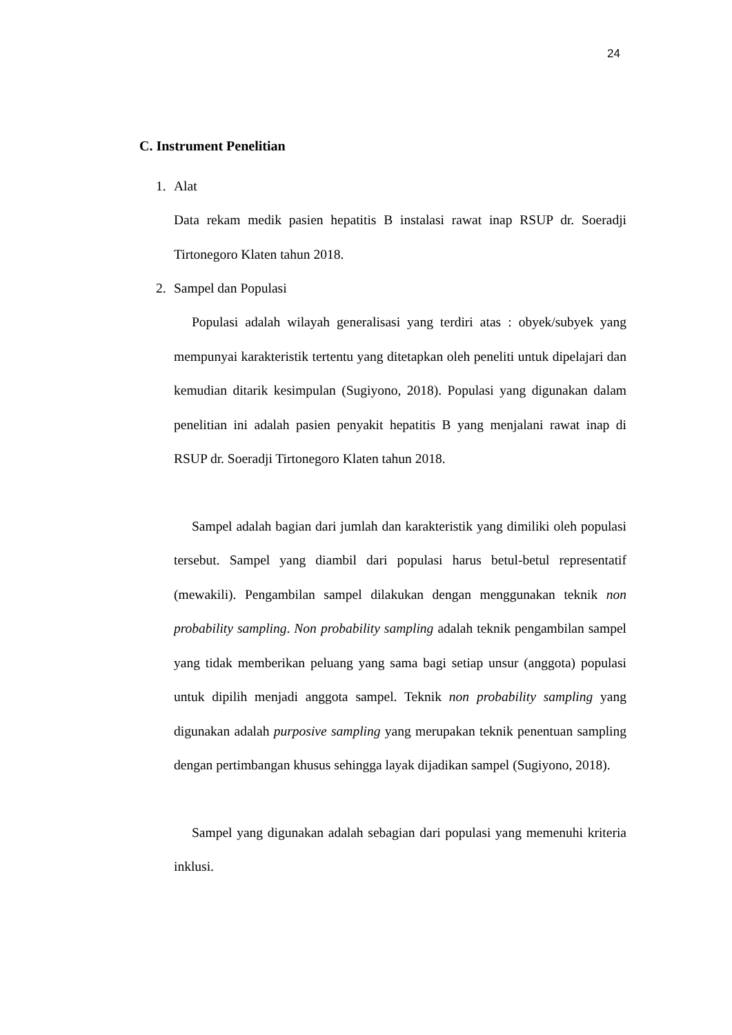24
C. Instrument Penelitian
1. Alat
Data rekam medik pasien hepatitis B instalasi rawat inap RSUP dr. Soeradji Tirtonegoro Klaten tahun 2018.
2. Sampel dan Populasi
Populasi adalah wilayah generalisasi yang terdiri atas : obyek/subyek yang mempunyai karakteristik tertentu yang ditetapkan oleh peneliti untuk dipelajari dan kemudian ditarik kesimpulan (Sugiyono, 2018). Populasi yang digunakan dalam penelitian ini adalah pasien penyakit hepatitis B yang menjalani rawat inap di RSUP dr. Soeradji Tirtonegoro Klaten tahun 2018.
Sampel adalah bagian dari jumlah dan karakteristik yang dimiliki oleh populasi tersebut. Sampel yang diambil dari populasi harus betul-betul representatif (mewakili). Pengambilan sampel dilakukan dengan menggunakan teknik non probability sampling. Non probability sampling adalah teknik pengambilan sampel yang tidak memberikan peluang yang sama bagi setiap unsur (anggota) populasi untuk dipilih menjadi anggota sampel. Teknik non probability sampling yang digunakan adalah purposive sampling yang merupakan teknik penentuan sampling dengan pertimbangan khusus sehingga layak dijadikan sampel (Sugiyono, 2018).
Sampel yang digunakan adalah sebagian dari populasi yang memenuhi kriteria inklusi.